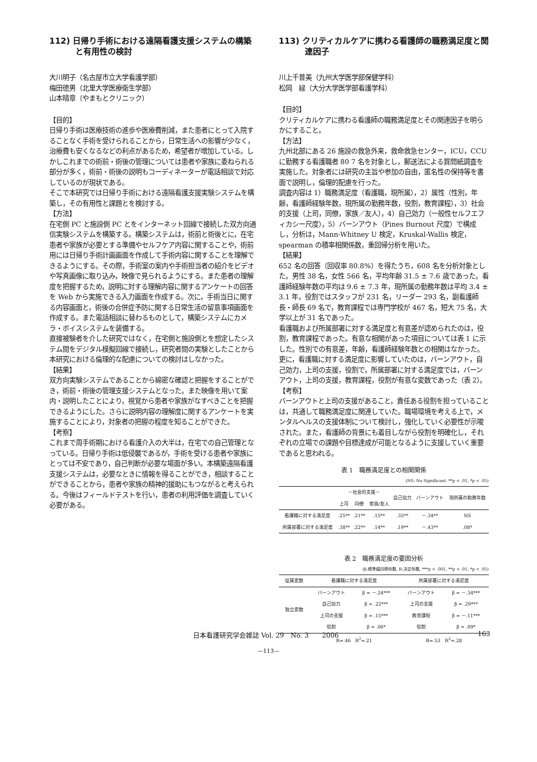112) 日帰り手術における遠隔看護支援システムの構築と有用性の検討
大川明子（名古屋市立大学看護学部）
梅田徳男（北里大学医療衛生学部）
山本晴章（やまもとクリニック）
【目的】
日帰り手術は医療技術の進歩や医療費削減，また患者にとって入院することなく手術を受けられることから，日常生活への影響が少なく，治療費も安くなるなどの利点があるため，希望者が増加している。しかしこれまでの術前・術後の管理については患者や家族に委ねられる部分が多く，術前・術後の説明もコーディネーターが電話相談で対応しているのが現状である。
そこで本研究では日帰り手術における遠隔看護支援実験システムを構築し，その有用性と課題とを検討する。
【方法】
在宅側 PC と施設側 PC とをインターネット回線で接続した双方向通信実験システムを構築する。構築システムは，術前と術後とに，在宅患者や家族が必要とする準備やセルフケア内容に関することや，術前用には日帰り手術計画画面を作成して手術内容に関することを理解できるようにする。その際，手術室の案内や手術担当者の紹介をビデオや写真画像に取り込み，映像で見られるようにする。また患者の理解度を把握するため，説明に対する理解内容に関するアンケートの回答を Web から実施できる入力画面を作成する。次に，手術当日に関する内容画面と，術後の合併症予防に関する日常生活の留意事項画面を作成する。また電話相談に替わるものとして，構築システムにカメラ・ボイスシステムを装備する。
直接被験者を介した研究ではなく，在宅側と施設側とを想定したシステム間をデジタル模擬回線で接続し，研究者間の実験としたことから本研究における倫理的な配慮についての検討はしなかった。
【結果】
双方向実験システムであることから綿密な確認と把握をすることができ，術前・術後の管理支援システムとなった。また映像を用いて案内・説明したことにより，視覚から患者や家族がなすべきことを把握できるようにした。さらに説明内容の理解度に関するアンケートを実施することにより，対象者の把握の程度を知ることができた。
【考察】
これまで周手術期における看護介入の大半は，在宅での自己管理となっている。日帰り手術は低侵襲であるが，手術を受ける患者や家族にとっては不安であり，自己判断が必要な場面が多い。本構築遠隔看護支援システムは，必要なときに情報を得ることができ，相談することができることから，患者や家族の精神的援助にもつながると考えられる。今後はフィールドテストを行い，患者の利用評価を調査していく必要がある。
113) クリティカルケアに携わる看護師の職務満足度と関連因子
川上千普美（九州大学医学部保健学科）
松岡　緑（大分大学医学部看護学科）
【目的】
クリティカルケアに携わる看護師の職務満足度とその関連因子を明らかにすること。
【方法】
九州北部にある 26 施設の救急外来，救命救急センター，ICU，CCU に勤務する看護職者 80 7 名を対象とし，郵送法による質問紙調査を実施した。対象者には研究の主旨や参加の自由，匿名性の保持等を書面で説明し，倫理的配慮を行った。
調査内容は 1）職務満足度（看護職，現所属），2）属性（性別，年齢，看護師経験年数，現所属の勤務年数，役割，教育課程），3）社会的支援（上司，同僚，家族／友人），4）自己効力（一般性セルフエフィカシー尺度），5）バーンアウト（Pines Burnout 尺度）で構成し，分析は，Mann-Whitney U 検定，Kruskal-Wallis 検定，spearman の積率相関係数，重回帰分析を用いた。
【結果】
652 名の回答（回収率 80.8%）を得たうち，608 名を分析対象とした。男性 38 名，女性 566 名，平均年齢 31.5 ± 7.6 歳であった。看護師経験年数の平均は 9.6 ± 7.3 年，現所属の勤務年数は平均 3.4 ± 3.1 年，役割ではスタッフが 231 名，リーダー 293 名，副看護師長・師長 69 名で，教育課程では専門学校が 467 名，短大 75 名，大学以上が 31 名であった。
看護職および所属部署に対する満足度と有意差が認められたのは，役割，教育課程であった。有意な相関があった項目については表 1 に示した。性別での有意差，年齢，看護師経験年数との相関はなかった。更に，看護職に対する満足度に影響していたのは，バーンアウト，自己効力，上司の支援，役割で，所属部署に対する満足度では，バーンアウト，上司の支援，教育課程，役割が有意な変数であった（表 2）。
【考察】
バーンアウトと上司の支援があること，責任ある役割を担っていることは，共通して職務満足度に関連していた。職場環境を考える上で，メンタルヘルスの支援体制について検討し，強化していく必要性が示唆された。また，看護師の背景にも着目しながら役割を明確化し，それぞれの立場での課題や目標達成が可能となるように支援していく重要であると思われる。
表 1　職務満足度との相関関係
(NS: No Significant. **p < .01, *p < .05)
| | －社会的支援－ | | | 自己効力 | バーンアウト | 現所属の勤務年数 |
| --- | --- | --- | --- | --- | --- | --- |
| | 上司 | 同僚 | 家族/友人 | | | |
| 看護職に対する満足度 | .25** | .21** | .15** | .35** | －.34** | NS |
| 所属部署に対する満足度 | .38** | .22** | .14** | .19** | －.43** | .08* |
表 2　職務満足度の要因分析
(β:標準偏回帰係数, R:決定係数, ***p < .001, **p < .01, *p < .05)
| 従属変数 | 看護職に対する満足度 | | 所属部署に対する満足度 | |
| --- | --- | --- | --- | --- |
| 独立変数 | バーンアウト | β = －.24*** | バーンアウト | β = －.34*** |
| | 自己効力 | β = .22*** | 上司の支援 | β = .29*** |
| | 上司の支援 | β = .15*** | 教育課程 | β = －.11*** |
| | 役割 | β = .06* | 役割 | β = .09* |
| | R=.46 R<sup>2</sup>=.21 | | R=.53 R<sup>2</sup>=.28 | |
日本看護研究学会雑誌 Vol. 29　No. 3　　2006 163
—113—